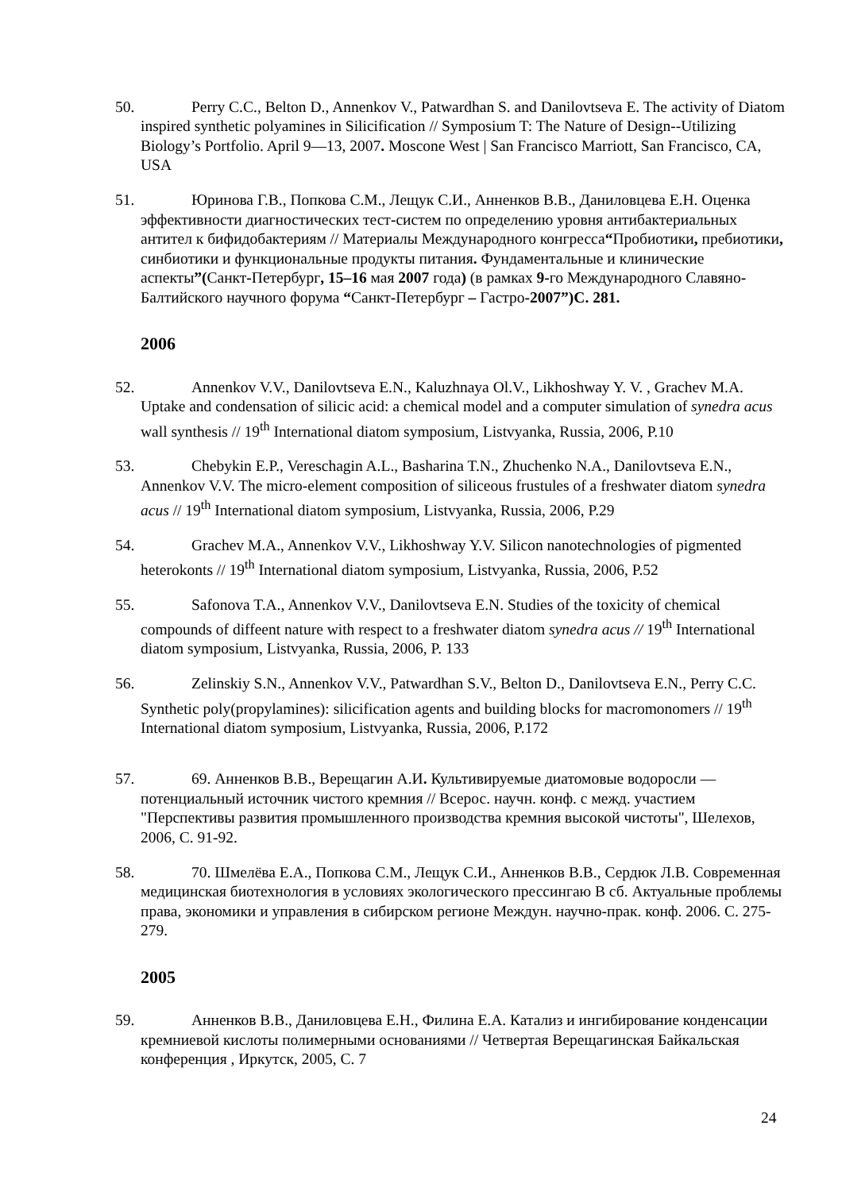50. Perry C.C., Belton D., Annenkov V., Patwardhan S. and Danilovtseva E. The activity of Diatom inspired synthetic polyamines in Silicification // Symposium T: The Nature of Design--Utilizing Biology’s Portfolio. April 9—13, 2007. Moscone West | San Francisco Marriott, San Francisco, CA, USA
51. Юринова Г.В., Попкова С.М., Лещук С.И., Анненков В.В., Даниловцева Е.Н. Оценка эффективности диагностических тест-систем по определению уровня антибактериальных антител к бифидобактериям // Материалы Международного конгресса“Пробиотики, пребиотики, синбиотики и функциональные продукты питания. Фундаментальные и клинические аспекты”(Санкт-Петербург, 15–16 мая 2007 года) (в рамках 9-го Международного Славяно-Балтийского научного форума “Санкт-Петербург – Гастро-2007”)С. 281.
2006
52. Annenkov V.V., Danilovtseva E.N., Kaluzhnaya Ol.V., Likhoshway Y. V. , Grachev M.A. Uptake and condensation of silicic acid: a chemical model and a computer simulation of synedra acus wall synthesis // 19<sup>th</sup> International diatom symposium, Listvyanka, Russia, 2006, P.10
53. Chebykin E.P., Vereschagin A.L., Basharina T.N., Zhuchenko N.A., Danilovtseva E.N., Annenkov V.V. The micro-element composition of siliceous frustules of a freshwater diatom synedra acus // 19<sup>th</sup> International diatom symposium, Listvyanka, Russia, 2006, P.29
54. Grachev M.A., Annenkov V.V., Likhoshway Y.V. Silicon nanotechnologies of pigmented heterokonts // 19<sup>th</sup> International diatom symposium, Listvyanka, Russia, 2006, P.52
55. Safonova T.A., Annenkov V.V., Danilovtseva E.N. Studies of the toxicity of chemical compounds of diffeent nature with respect to a freshwater diatom synedra acus // 19<sup>th</sup> International diatom symposium, Listvyanka, Russia, 2006, P. 133
56. Zelinskiy S.N., Annenkov V.V., Patwardhan S.V., Belton D., Danilovtseva E.N., Perry C.C. Synthetic poly(propylamines): silicification agents and building blocks for macromonomers // 19<sup>th</sup> International diatom symposium, Listvyanka, Russia, 2006, P.172
57. 69. Анненков В.В., Верещагин А.И. Культивируемые диатомовые водоросли — потенциальный источник чистого кремния // Всерос. научн. конф. с межд. участием "Перспективы развития промышленного производства кремния высокой чистоты", Шелехов, 2006, С. 91-92.
58. 70. Шмелёва Е.А., Попкова С.М., Лещук С.И., Анненков В.В., Сердюк Л.В. Современная медицинская биотехнология в условиях экологического прессингаю В сб. Актуальные проблемы права, экономики и управления в сибирском регионе Междун. научно-прак. конф. 2006. С. 275-279.
2005
59. Анненков В.В., Даниловцева Е.Н., Филина Е.А. Катализ и ингибирование конденсации кремниевой кислоты полимерными основаниями // Четвертая Верещагинская Байкальская конференция , Иркутск, 2005, С. 7
24